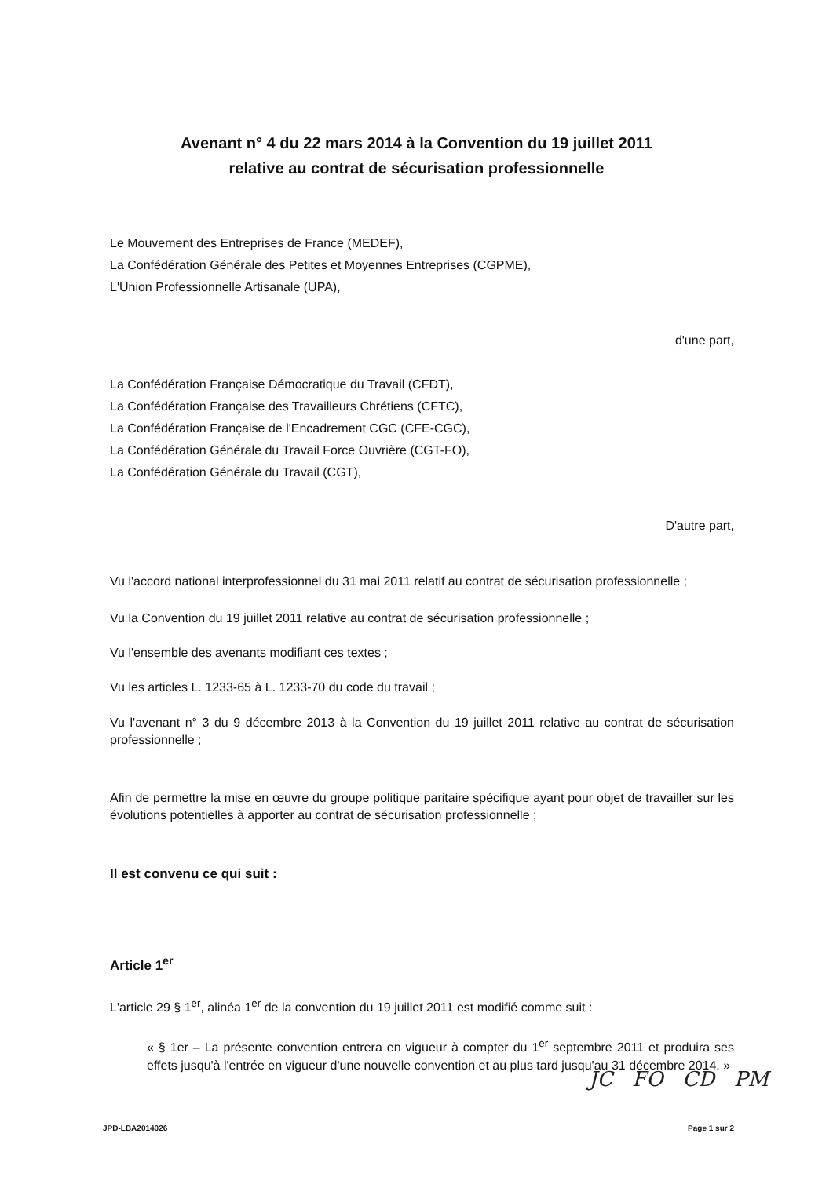Avenant n° 4 du 22 mars 2014 à la Convention du 19 juillet 2011
relative au contrat de sécurisation professionnelle
Le Mouvement des Entreprises de France (MEDEF),
La Confédération Générale des Petites et Moyennes Entreprises (CGPME),
L'Union Professionnelle Artisanale (UPA),
d'une part,
La Confédération Française Démocratique du Travail (CFDT),
La Confédération Française des Travailleurs Chrétiens (CFTC),
La Confédération Française de l'Encadrement CGC (CFE-CGC),
La Confédération Générale du Travail Force Ouvrière (CGT-FO),
La Confédération Générale du Travail (CGT),
D'autre part,
Vu l'accord national interprofessionnel du 31 mai 2011 relatif au contrat de sécurisation professionnelle ;
Vu la Convention du 19 juillet 2011 relative au contrat de sécurisation professionnelle ;
Vu l'ensemble des avenants modifiant ces textes ;
Vu les articles L. 1233-65 à L. 1233-70 du code du travail ;
Vu l'avenant n° 3 du 9 décembre 2013 à la Convention du 19 juillet 2011 relative au contrat de sécurisation professionnelle ;
Afin de permettre la mise en œuvre du groupe politique paritaire spécifique ayant pour objet de travailler sur les évolutions potentielles à apporter au contrat de sécurisation professionnelle ;
Il est convenu ce qui suit :
Article 1<sup>er</sup>
L'article 29 § 1<sup>er</sup>, alinéa 1<sup>er</sup> de la convention du 19 juillet 2011 est modifié comme suit :
« § 1er – La présente convention entrera en vigueur à compter du 1<sup>er</sup> septembre 2011 et produira ses effets jusqu'à l'entrée en vigueur d'une nouvelle convention et au plus tard jusqu'au 31 décembre 2014. »
JC FO CD PM
JPD-LBA2014026 Page 1 sur 2